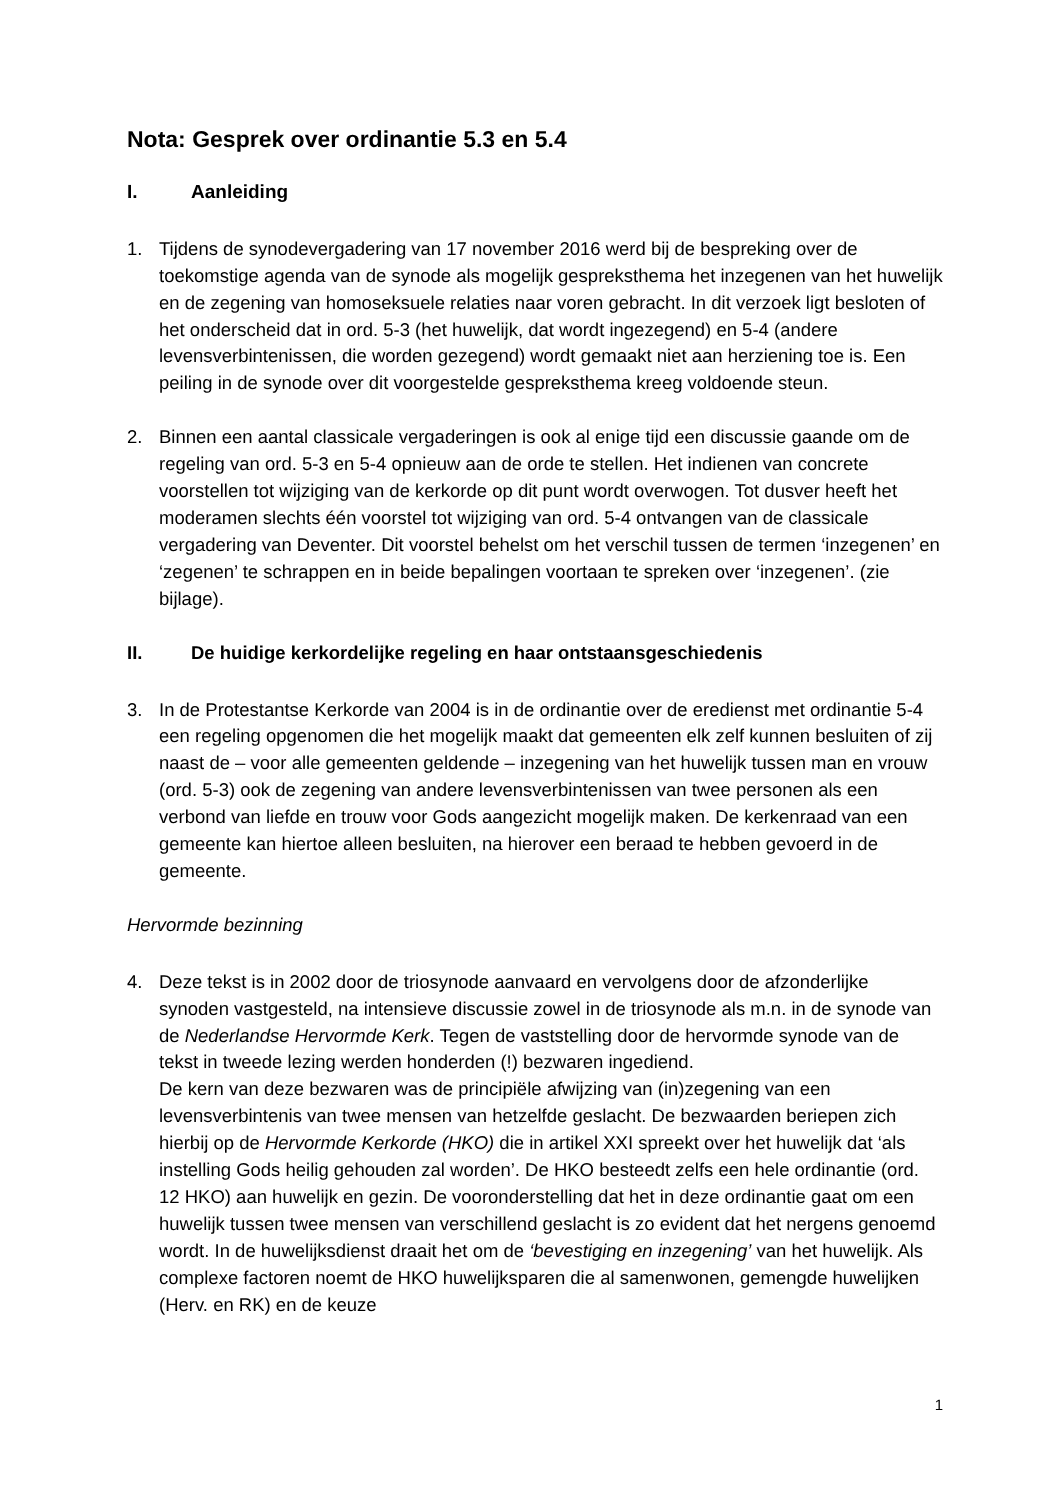Nota: Gesprek over ordinantie 5.3 en 5.4
I. Aanleiding
1. Tijdens de synodevergadering van 17 november 2016 werd bij de bespreking over de toekomstige agenda van de synode als mogelijk gespreksthema het inzegenen van het huwelijk en de zegening van homoseksuele relaties naar voren gebracht. In dit verzoek ligt besloten of het onderscheid dat in ord. 5-3 (het huwelijk, dat wordt ingezegend) en 5-4 (andere levensverbintenissen, die worden gezegend) wordt gemaakt niet aan herziening toe is. Een peiling in de synode over dit voorgestelde gespreksthema kreeg voldoende steun.
2. Binnen een aantal classicale vergaderingen is ook al enige tijd een discussie gaande om de regeling van ord. 5-3 en 5-4 opnieuw aan de orde te stellen. Het indienen van concrete voorstellen tot wijziging van de kerkorde op dit punt wordt overwogen. Tot dusver heeft het moderamen slechts één voorstel tot wijziging van ord. 5-4 ontvangen van de classicale vergadering van Deventer. Dit voorstel behelst om het verschil tussen de termen ‘inzegenen’ en ‘zegenen’ te schrappen en in beide bepalingen voortaan te spreken over ‘inzegenen’. (zie bijlage).
II. De huidige kerkordelijke regeling en haar ontstaansgeschiedenis
3. In de Protestantse Kerkorde van 2004 is in de ordinantie over de eredienst met ordinantie 5-4 een regeling opgenomen die het mogelijk maakt dat gemeenten elk zelf kunnen besluiten of zij naast de – voor alle gemeenten geldende – inzegening van het huwelijk tussen man en vrouw (ord. 5-3) ook de zegening van andere levensverbintenissen van twee personen als een verbond van liefde en trouw voor Gods aangezicht mogelijk maken. De kerkenraad van een gemeente kan hiertoe alleen besluiten, na hierover een beraad te hebben gevoerd in de gemeente.
Hervormde bezinning
4. Deze tekst is in 2002 door de triosynode aanvaard en vervolgens door de afzonderlijke synoden vastgesteld, na intensieve discussie zowel in de triosynode als m.n. in de synode van de Nederlandse Hervormde Kerk. Tegen de vaststelling door de hervormde synode van de tekst in tweede lezing werden honderden (!) bezwaren ingediend.
De kern van deze bezwaren was de principiële afwijzing van (in)zegening van een levensverbintenis van twee mensen van hetzelfde geslacht. De bezwaarden beriepen zich hierbij op de Hervormde Kerkorde (HKO) die in artikel XXI spreekt over het huwelijk dat ‘als instelling Gods heilig gehouden zal worden’. De HKO besteedt zelfs een hele ordinantie (ord. 12 HKO) aan huwelijk en gezin. De vooronderstelling dat het in deze ordinantie gaat om een huwelijk tussen twee mensen van verschillend geslacht is zo evident dat het nergens genoemd wordt. In de huwelijksdienst draait het om de ‘bevestiging en inzegening’ van het huwelijk. Als complexe factoren noemt de HKO huwelijksparen die al samenwonen, gemengde huwelijken (Herv. en RK) en de keuze
1